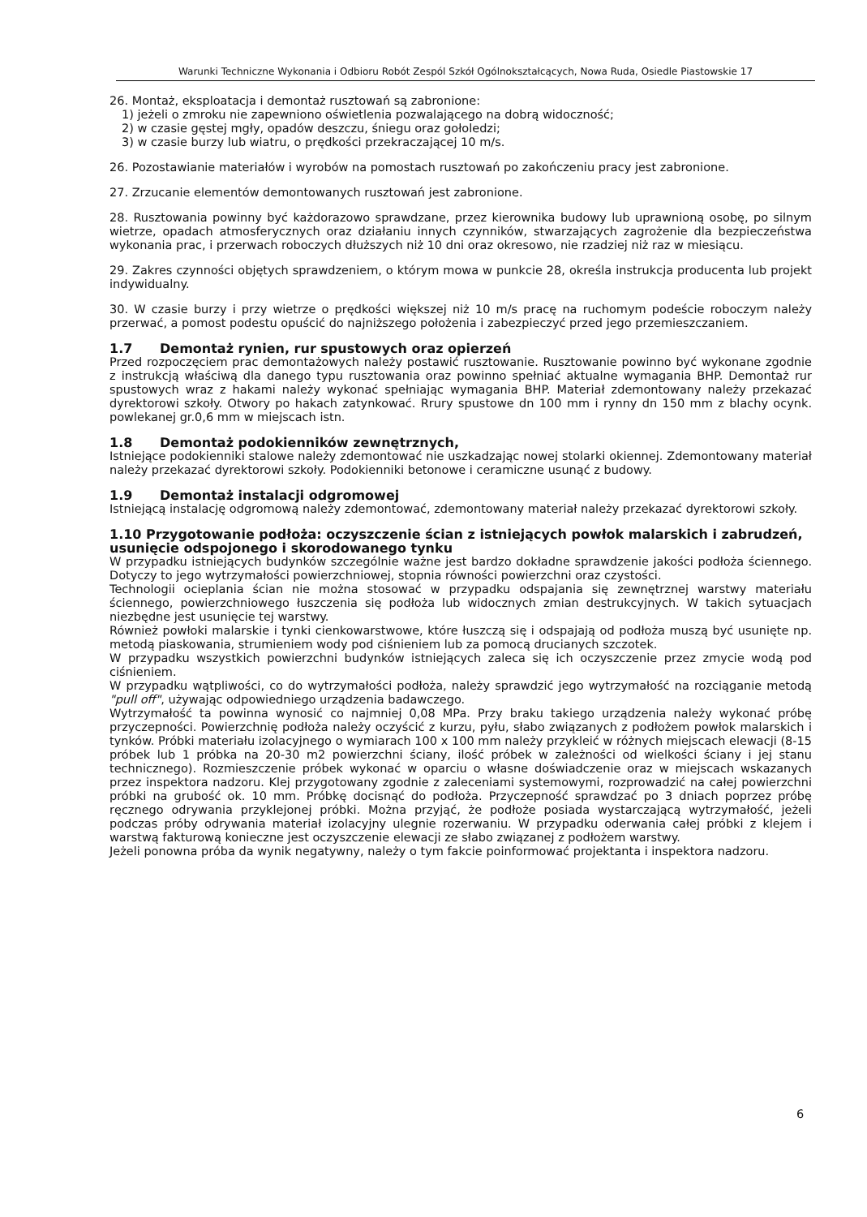Warunki Techniczne Wykonania i Odbioru Robót Zespól Szkół Ogólnokształcących, Nowa Ruda, Osiedle Piastowskie 17
26. Montaż, eksploatacja i demontaż rusztowań są zabronione:
1) jeżeli o zmroku nie zapewniono oświetlenia pozwalającego na dobrą widoczność;
2) w czasie gęstej mgły, opadów deszczu, śniegu oraz gołoledzi;
3) w czasie burzy lub wiatru, o prędkości przekraczającej 10 m/s.
26. Pozostawianie materiałów i wyrobów na pomostach rusztowań po zakończeniu pracy jest zabronione.
27. Zrzucanie elementów demontowanych rusztowań jest zabronione.
28. Rusztowania powinny być każdorazowo sprawdzane, przez kierownika budowy lub uprawnioną osobę, po silnym wietrze, opadach atmosferycznych oraz działaniu innych czynników, stwarzających zagrożenie dla bezpieczeństwa wykonania prac, i przerwach roboczych dłuższych niż 10 dni oraz okresowo, nie rzadziej niż raz w miesiącu.
29. Zakres czynności objętych sprawdzeniem, o którym mowa w punkcie 28, określa instrukcja producenta lub projekt indywidualny.
30. W czasie burzy i przy wietrze o prędkości większej niż 10 m/s pracę na ruchomym podeście roboczym należy przerwać, a pomost podestu opuścić do najniższego położenia i zabezpieczyć przed jego przemieszczaniem.
1.7 Demontaż rynien, rur spustowych oraz opierzeń
Przed rozpoczęciem prac demontażowych należy postawić rusztowanie. Rusztowanie powinno być wykonane zgodnie z instrukcją właściwą dla danego typu rusztowania oraz powinno spełniać aktualne wymagania BHP. Demontaż rur spustowych wraz z hakami należy wykonać spełniając wymagania BHP. Materiał zdemontowany należy przekazać dyrektorowi szkoły. Otwory po hakach zatynkować. Rrury spustowe dn 100 mm i rynny dn 150 mm z blachy ocynk. powlekanej gr.0,6 mm w miejscach istn.
1.8 Demontaż podokienników zewnętrznych,
Istniejące podokienniki stalowe należy zdemontować nie uszkadzając nowej stolarki okiennej. Zdemontowany materiał należy przekazać dyrektorowi szkoły. Podokienniki betonowe i ceramiczne usunąć z budowy.
1.9 Demontaż instalacji odgromowej
Istniejącą instalację odgromową należy zdemontować, zdemontowany materiał należy przekazać dyrektorowi szkoły.
1.10 Przygotowanie podłoża: oczyszczenie ścian z istniejących powłok malarskich i zabrudzeń, usunięcie odspojonego i skorodowanego tynku
W przypadku istniejących budynków szczególnie ważne jest bardzo dokładne sprawdzenie jakości podłoża ściennego. Dotyczy to jego wytrzymałości powierzchniowej, stopnia równości powierzchni oraz czystości.
Technologii ocieplania ścian nie można stosować w przypadku odspajania się zewnętrznej warstwy materiału ściennego, powierzchniowego łuszczenia się podłoża lub widocznych zmian destrukcyjnych. W takich sytuacjach niezbędne jest usunięcie tej warstwy.
Również powłoki malarskie i tynki cienkowarstwowe, które łuszczą się i odspajają od podłoża muszą być usunięte np. metodą piaskowania, strumieniem wody pod ciśnieniem lub za pomocą drucianych szczotek.
W przypadku wszystkich powierzchni budynków istniejących zaleca się ich oczyszczenie przez zmycie wodą pod ciśnieniem.
W przypadku wątpliwości, co do wytrzymałości podłoża, należy sprawdzić jego wytrzymałość na rozciąganie metodą "pull off", używając odpowiedniego urządzenia badawczego.
Wytrzymałość ta powinna wynosić co najmniej 0,08 MPa. Przy braku takiego urządzenia należy wykonać próbę przyczepności. Powierzchnię podłoża należy oczyścić z kurzu, pyłu, słabo związanych z podłożem powłok malarskich i tynków. Próbki materiału izolacyjnego o wymiarach 100 x 100 mm należy przykleić w różnych miejscach elewacji (8-15 próbek lub 1 próbka na 20-30 m2 powierzchni ściany, ilość próbek w zależności od wielkości ściany i jej stanu technicznego). Rozmieszczenie próbek wykonać w oparciu o własne doświadczenie oraz w miejscach wskazanych przez inspektora nadzoru. Klej przygotowany zgodnie z zaleceniami systemowymi, rozprowadzić na całej powierzchni próbki na grubość ok. 10 mm. Próbkę docisnąć do podłoża. Przyczepność sprawdzać po 3 dniach poprzez próbę ręcznego odrywania przyklejonej próbki. Można przyjąć, że podłoże posiada wystarczającą wytrzymałość, jeżeli podczas próby odrywania materiał izolacyjny ulegnie rozerwaniu. W przypadku oderwania całej próbki z klejem i warstwą fakturową konieczne jest oczyszczenie elewacji ze słabo związanej z podłożem warstwy.
Jeżeli ponowna próba da wynik negatywny, należy o tym fakcie poinformować projektanta i inspektora nadzoru.
6